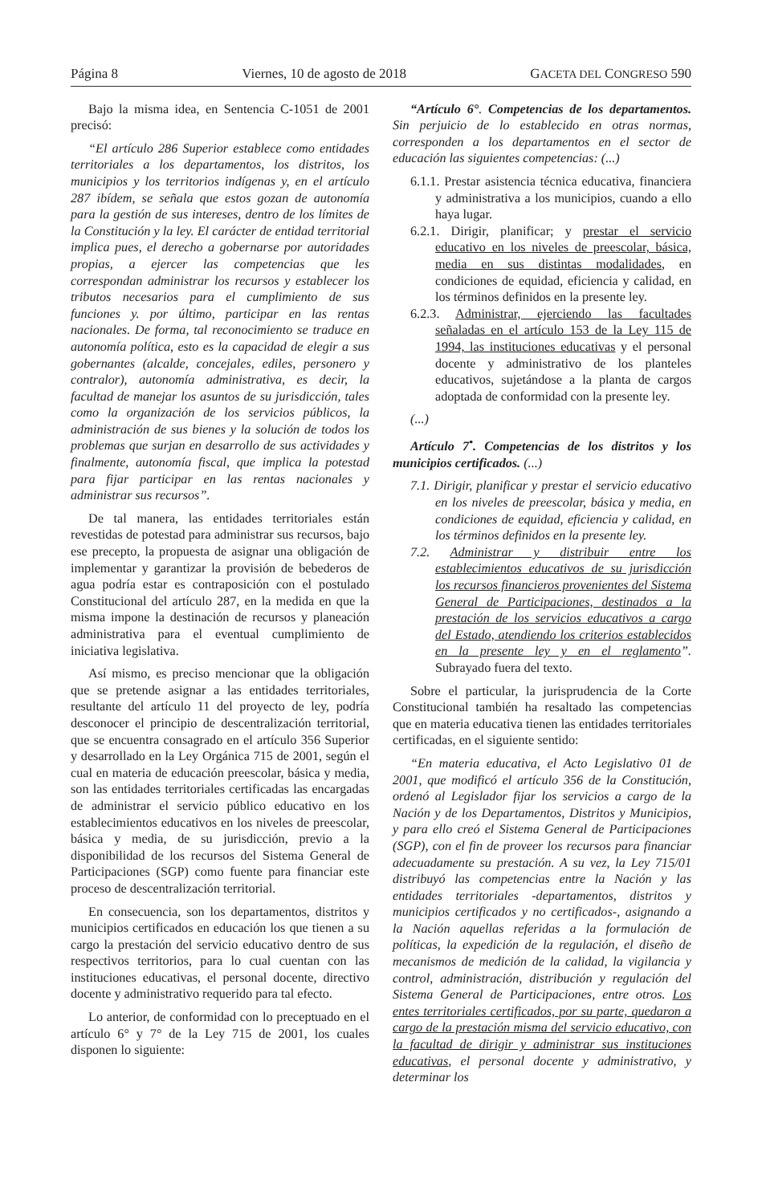Página 8 Viernes, 10 de agosto de 2018 GACETA DEL CONGRESO 590
Bajo la misma idea, en Sentencia C-1051 de 2001 precisó:
“El artículo 286 Superior establece como entidades territoriales a los departamentos, los distritos, los municipios y los territorios indígenas y, en el artículo 287 ibídem, se señala que estos gozan de autonomía para la gestión de sus intereses, dentro de los límites de la Constitución y la ley. El carácter de entidad territorial implica pues, el derecho a gobernarse por autoridades propias, a ejercer las competencias que les correspondan administrar los recursos y establecer los tributos necesarios para el cumplimiento de sus funciones y. por último, participar en las rentas nacionales. De forma, tal reconocimiento se traduce en autonomía política, esto es la capacidad de elegir a sus gobernantes (alcalde, concejales, ediles, personero y contralor), autonomía administrativa, es decir, la facultad de manejar los asuntos de su jurisdicción, tales como la organización de los servicios públicos, la administración de sus bienes y la solución de todos los problemas que surjan en desarrollo de sus actividades y finalmente, autonomía fiscal, que implica la potestad para fijar participar en las rentas nacionales y administrar sus recursos”.
De tal manera, las entidades territoriales están revestidas de potestad para administrar sus recursos, bajo ese precepto, la propuesta de asignar una obligación de implementar y garantizar la provisión de bebederos de agua podría estar es contraposición con el postulado Constitucional del artículo 287, en la medida en que la misma impone la destinación de recursos y planeación administrativa para el eventual cumplimiento de iniciativa legislativa.
Así mismo, es preciso mencionar que la obligación que se pretende asignar a las entidades territoriales, resultante del artículo 11 del proyecto de ley, podría desconocer el principio de descentralización territorial, que se encuentra consagrado en el artículo 356 Superior y desarrollado en la Ley Orgánica 715 de 2001, según el cual en materia de educación preescolar, básica y media, son las entidades territoriales certificadas las encargadas de administrar el servicio público educativo en los establecimientos educativos en los niveles de preescolar, básica y media, de su jurisdicción, previo a la disponibilidad de los recursos del Sistema General de Participaciones (SGP) como fuente para financiar este proceso de descentralización territorial.
En consecuencia, son los departamentos, distritos y municipios certificados en educación los que tienen a su cargo la prestación del servicio educativo dentro de sus respectivos territorios, para lo cual cuentan con las instituciones educativas, el personal docente, directivo docente y administrativo requerido para tal efecto.
Lo anterior, de conformidad con lo preceptuado en el artículo 6° y 7° de la Ley 715 de 2001, los cuales disponen lo siguiente:
“Artículo 6°. Competencias de los departamentos. Sin perjuicio de lo establecido en otras normas, corresponden a los departamentos en el sector de educación las siguientes competencias: (...)
6.1.1. Prestar asistencia técnica educativa, financiera y administrativa a los municipios, cuando a ello haya lugar.
6.2.1. Dirigir, planificar; y prestar el servicio educativo en los niveles de preescolar, básica, media en sus distintas modalidades, en condiciones de equidad, eficiencia y calidad, en los términos definidos en la presente ley.
6.2.3. Administrar, ejerciendo las facultades señaladas en el artículo 153 de la Ley 115 de 1994, las instituciones educativas y el personal docente y administrativo de los planteles educativos, sujetándose a la planta de cargos adoptada de conformidad con la presente ley.
(...)
Artículo 7<sup>•</sup>. Competencias de los distritos y los municipios certificados. (...)
7.1. Dirigir, planificar y prestar el servicio educativo en los niveles de preescolar, básica y media, en condiciones de equidad, eficiencia y calidad, en los términos definidos en la presente ley.
7.2. Administrar y distribuir entre los establecimientos educativos de su jurisdicción los recursos financieros provenientes del Sistema General de Participaciones, destinados a la prestación de los servicios educativos a cargo del Estado, atendiendo los criterios establecidos en la presente ley y en el reglamento”. Subrayado fuera del texto.
Sobre el particular, la jurisprudencia de la Corte Constitucional también ha resaltado las competencias que en materia educativa tienen las entidades territoriales certificadas, en el siguiente sentido:
“En materia educativa, el Acto Legislativo 01 de 2001, que modificó el artículo 356 de la Constitución, ordenó al Legislador fijar los servicios a cargo de la Nación y de los Departamentos, Distritos y Municipios, y para ello creó el Sistema General de Participaciones (SGP), con el fin de proveer los recursos para financiar adecuadamente su prestación. A su vez, la Ley 715/01 distribuyó las competencias entre la Nación y las entidades territoriales -departamentos, distritos y municipios certificados y no certificados-, asignando a la Nación aquellas referidas a la formulación de políticas, la expedición de la regulación, el diseño de mecanismos de medición de la calidad, la vigilancia y control, administración, distribución y regulación del Sistema General de Participaciones, entre otros. Los entes territoriales certificados, por su parte, quedaron a cargo de la prestación misma del servicio educativo, con la facultad de dirigir y administrar sus instituciones educativas, el personal docente y administrativo, y determinar los